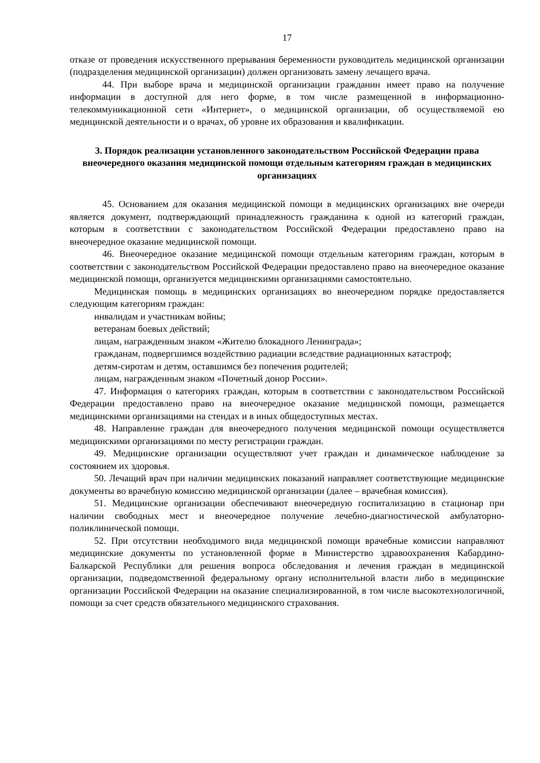17
отказе от проведения искусственного прерывания беременности руководитель медицинской организации (подразделения медицинской организации) должен организовать замену лечащего врача.
44. При выборе врача и медицинской организации гражданин имеет право на получение информации в доступной для него форме, в том числе размещенной в информационно-телекоммуникационной сети «Интернет», о медицинской организации, об осуществляемой ею медицинской деятельности и о врачах, об уровне их образования и квалификации.
3. Порядок реализации установленного законодательством Российской Федерации права внеочередного оказания медицинской помощи отдельным категориям граждан в медицинских организациях
45. Основанием для оказания медицинской помощи в медицинских организациях вне очереди является документ, подтверждающий принадлежность гражданина к одной из категорий граждан, которым в соответствии с законодательством Российской Федерации предоставлено право на внеочередное оказание медицинской помощи.
46. Внеочередное оказание медицинской помощи отдельным категориям граждан, которым в соответствии с законодательством Российской Федерации предоставлено право на внеочередное оказание медицинской помощи, организуется медицинскими организациями самостоятельно.
Медицинская помощь в медицинских организациях во внеочередном порядке предоставляется следующим категориям граждан:
инвалидам и участникам войны;
ветеранам боевых действий;
лицам, награжденным знаком «Жителю блокадного Ленинграда»;
гражданам, подвергшимся воздействию радиации вследствие радиационных катастроф;
детям-сиротам и детям, оставшимся без попечения родителей;
лицам, награжденным знаком «Почетный донор России».
47. Информация о категориях граждан, которым в соответствии с законодательством Российской Федерации предоставлено право на внеочередное оказание медицинской помощи, размещается медицинскими организациями на стендах и в иных общедоступных местах.
48. Направление граждан для внеочередного получения медицинской помощи осуществляется медицинскими организациями по месту регистрации граждан.
49. Медицинские организации осуществляют учет граждан и динамическое наблюдение за состоянием их здоровья.
50. Лечащий врач при наличии медицинских показаний направляет соответствующие медицинские документы во врачебную комиссию медицинской организации (далее – врачебная комиссия).
51. Медицинские организации обеспечивают внеочередную госпитализацию в стационар при наличии свободных мест и внеочередное получение лечебно-диагностической амбулаторно-поликлинической помощи.
52. При отсутствии необходимого вида медицинской помощи врачебные комиссии направляют медицинские документы по установленной форме в Министерство здравоохранения Кабардино-Балкарской Республики для решения вопроса обследования и лечения граждан в медицинской организации, подведомственной федеральному органу исполнительной власти либо в медицинские организации Российской Федерации на оказание специализированной, в том числе высокотехнологичной, помощи за счет средств обязательного медицинского страхования.